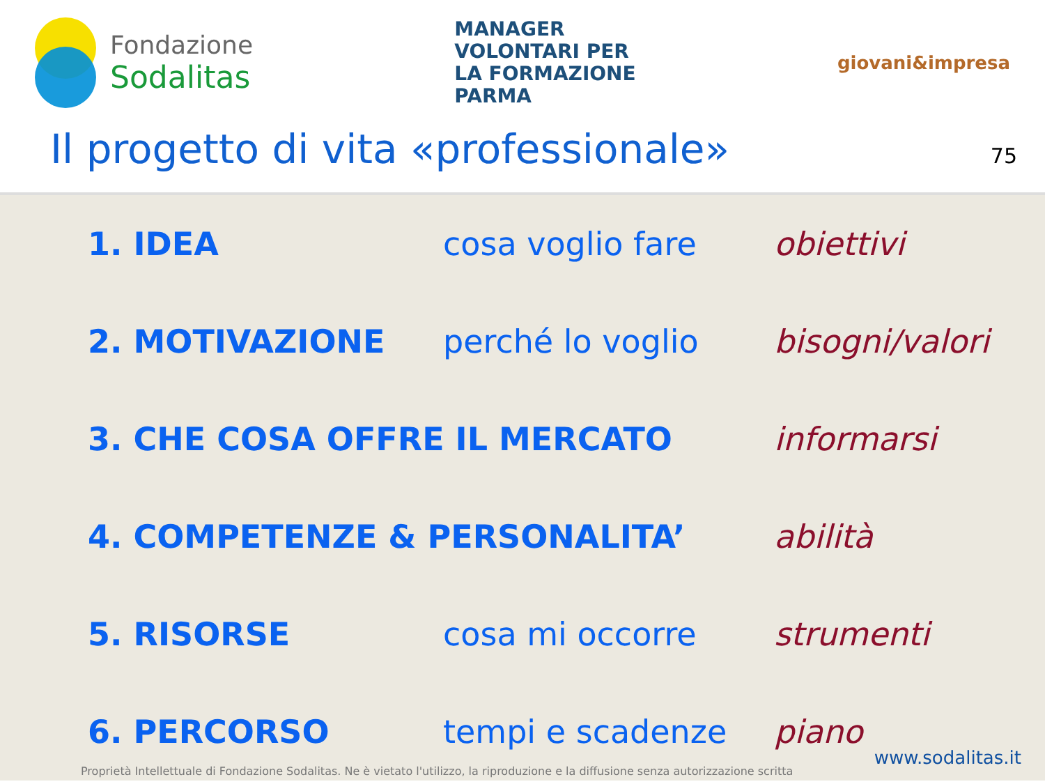Fondazione
Sodalitas
MANAGER
VOLONTARI PER
LA FORMAZIONE
PARMA
giovani&impresa
Il progetto di vita «professionale»
75
1. IDEA cosa voglio fare obiettivi
2. MOTIVAZIONE perché lo voglio bisogni/valori
3. CHE COSA OFFRE IL MERCATO informarsi
4. COMPETENZE & PERSONALITA’ abilità
5. RISORSE cosa mi occorre strumenti
6. PERCORSO tempi e scadenze piano
www.sodalitas.it
Proprietà Intellettuale di Fondazione Sodalitas. Ne è vietato l'utilizzo, la riproduzione e la diffusione senza autorizzazione scritta